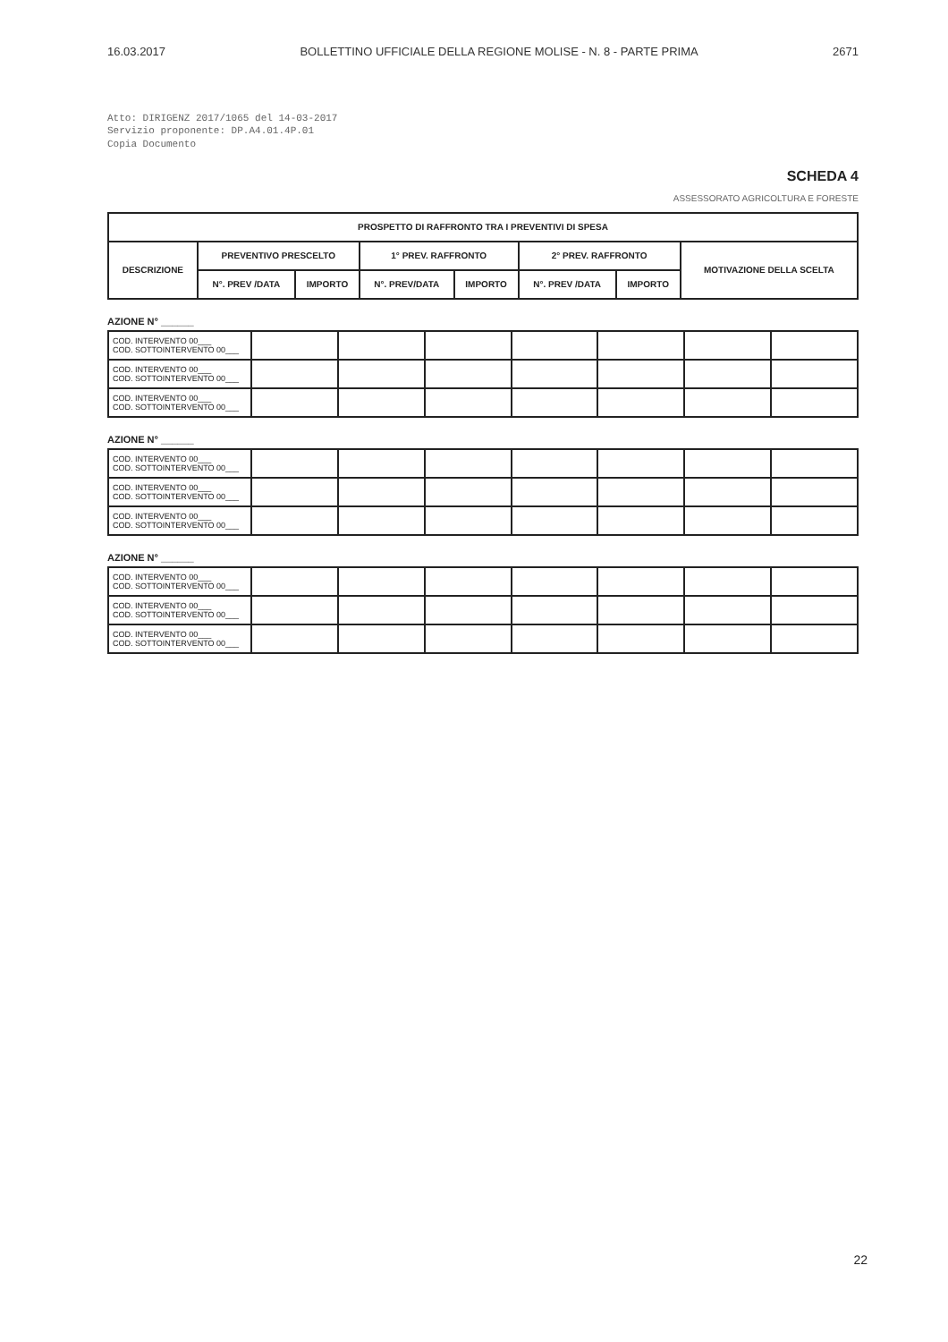16.03.2017 BOLLETTINO UFFICIALE DELLA REGIONE MOLISE - N. 8 - PARTE PRIMA 2671
Atto: DIRIGENZ 2017/1065 del 14-03-2017
Servizio proponente: DP.A4.01.4P.01
Copia Documento
SCHEDA 4
ASSESSORATO AGRICOLTURA E FORESTE
| PROSPETTO DI RAFFRONTO TRA I PREVENTIVI DI SPESA | | | | | | | |
| --- | --- | --- | --- | --- | --- | --- | --- |
| DESCRIZIONE | PREVENTIVO PRESCELTO | | 1° PREV. RAFFRONTO | | 2° PREV. RAFFRONTO | | MOTIVAZIONE DELLA SCELTA |
| | N°. PREV /DATA | IMPORTO | N°. PREV/DATA | IMPORTO | N°. PREV /DATA | IMPORTO | |
AZIONE N° ______
| COD. INTERVENTO 00___ COD. SOTTOINTERVENTO 00___ | | | | | | | |
| COD. INTERVENTO 00___ COD. SOTTOINTERVENTO 00___ | | | | | | | |
| COD. INTERVENTO 00___ COD. SOTTOINTERVENTO 00___ | | | | | | | |
AZIONE N° ______
| COD. INTERVENTO 00___ COD. SOTTOINTERVENTO 00___ | | | | | | | |
| COD. INTERVENTO 00___ COD. SOTTOINTERVENTO 00___ | | | | | | | |
| COD. INTERVENTO 00___ COD. SOTTOINTERVENTO 00___ | | | | | | | |
AZIONE N° ______
| COD. INTERVENTO 00___ COD. SOTTOINTERVENTO 00___ | | | | | | | |
| COD. INTERVENTO 00___ COD. SOTTOINTERVENTO 00___ | | | | | | | |
| COD. INTERVENTO 00___ COD. SOTTOINTERVENTO 00___ | | | | | | | |
22